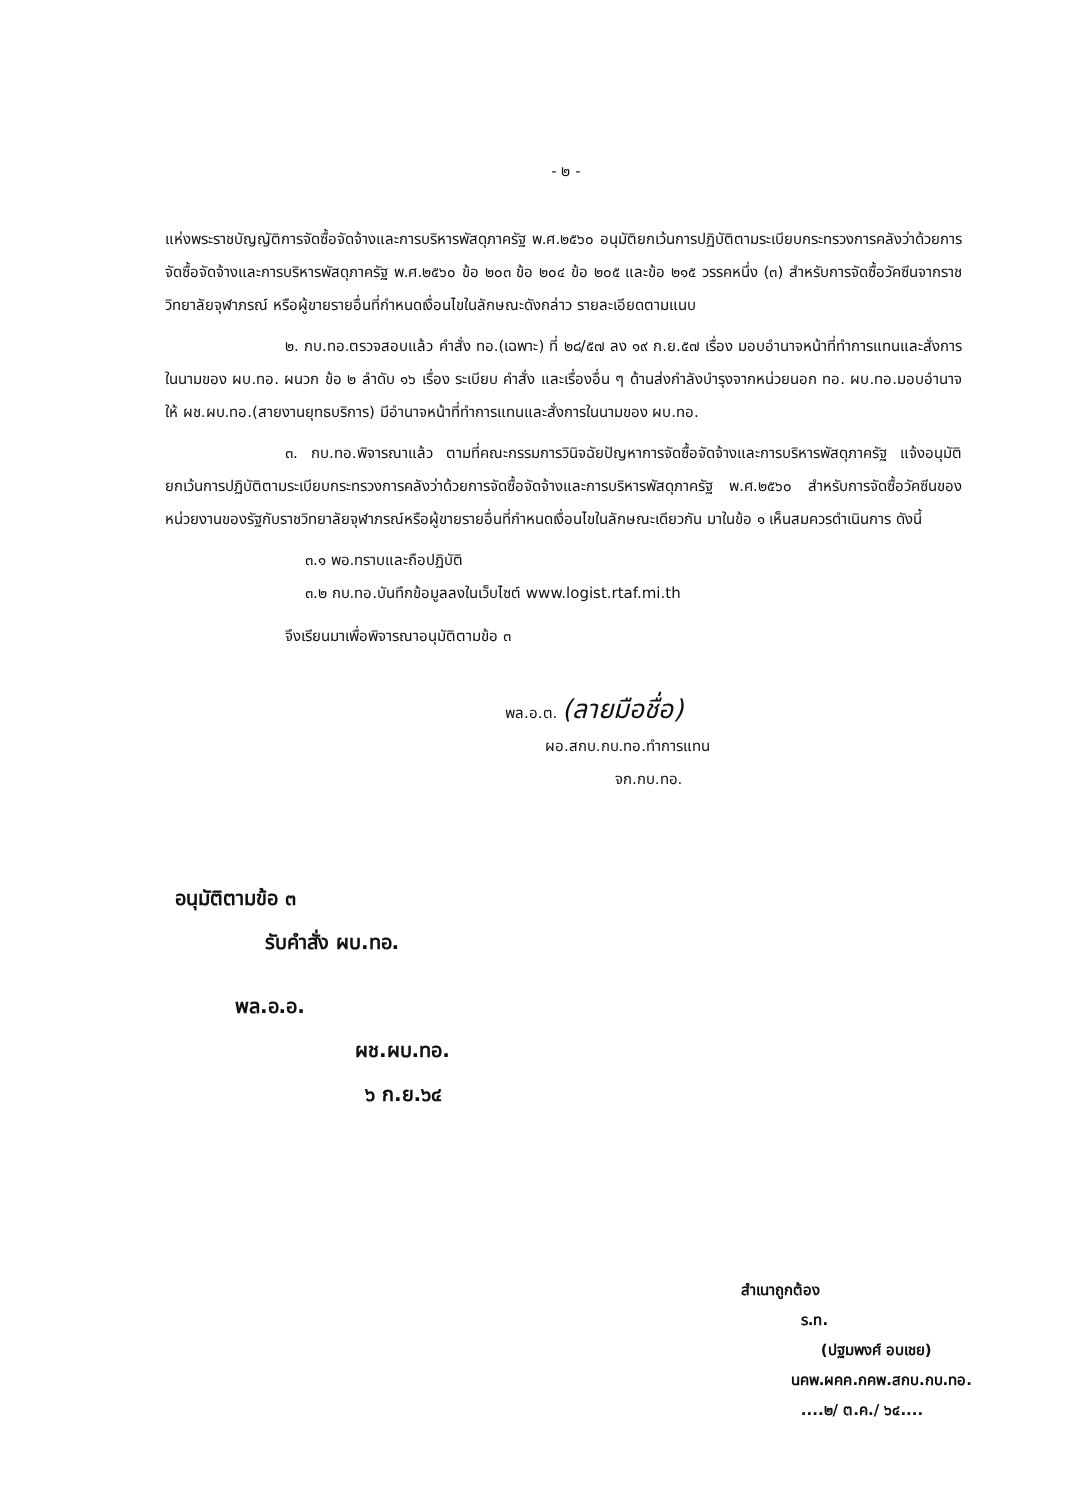- ๒ -
แห่งพระราชบัญญัติการจัดซื้อจัดจ้างและการบริหารพัสดุภาครัฐ พ.ศ.๒๕๖๐ อนุมัติยกเว้นการปฏิบัติตามระเบียบกระทรวงการคลังว่าด้วยการจัดซื้อจัดจ้างและการบริหารพัสดุภาครัฐ พ.ศ.๒๕๖๐ ข้อ ๒๐๓ ข้อ ๒๐๔ ข้อ ๒๐๕ และข้อ ๒๑๕ วรรคหนึ่ง (๓) สำหรับการจัดซื้อวัคซีนจากราชวิทยาลัยจุฬาภรณ์ หรือผู้ขายรายอื่นที่กำหนดเงื่อนไขในลักษณะดังกล่าว รายละเอียดตามแนบ
๒. กบ.ทอ.ตรวจสอบแล้ว คำสั่ง ทอ.(เฉพาะ) ที่ ๒๘/๕๗ ลง ๑๙ ก.ย.๕๗ เรื่อง มอบอำนาจหน้าที่ทำการแทนและสั่งการในนามของ ผบ.ทอ. ผนวก ข้อ ๒ ลำดับ ๑๖ เรื่อง ระเบียบ คำสั่ง และเรื่องอื่น ๆ ด้านส่งกำลังบำรุงจากหน่วยนอก ทอ. ผบ.ทอ.มอบอำนาจให้ ผช.ผบ.ทอ.(สายงานยุทธบริการ) มีอำนาจหน้าที่ทำการแทนและสั่งการในนามของ ผบ.ทอ.
๓. กบ.ทอ.พิจารณาแล้ว ตามที่คณะกรรมการวินิจฉัยปัญหาการจัดซื้อจัดจ้างและการบริหารพัสดุภาครัฐ แจ้งอนุมัติยกเว้นการปฏิบัติตามระเบียบกระทรวงการคลังว่าด้วยการจัดซื้อจัดจ้างและการบริหารพัสดุภาครัฐ พ.ศ.๒๕๖๐ สำหรับการจัดซื้อวัคซีนของหน่วยงานของรัฐกับราชวิทยาลัยจุฬาภรณ์หรือผู้ขายรายอื่นที่กำหนดเงื่อนไขในลักษณะเดียวกัน มาในข้อ ๑ เห็นสมควรดำเนินการ ดังนี้
๓.๑ พอ.ทราบและถือปฏิบัติ
๓.๒ กบ.ทอ.บันทึกข้อมูลลงในเว็บไซต์ www.logist.rtaf.mi.th
จึงเรียนมาเพื่อพิจารณาอนุมัติตามข้อ ๓
พล.อ.ต. (ลายมือชื่อ)
ผอ.สกบ.กบ.ทอ.ทำการแทน
จก.กบ.ทอ.
อนุมัติตามข้อ ๓
รับคำสั่ง ผบ.ทอ.
พล.อ.อ.
ผช.ผบ.ทอ.
๖ ก.ย.๖๔
สำเนาถูกต้อง
ร.ท.
(ปฐมพงศ์ อบเชย)
นคพ.ผคค.กคพ.สกบ.กบ.ทอ.
....๒/ ต.ค./ ๖๔....